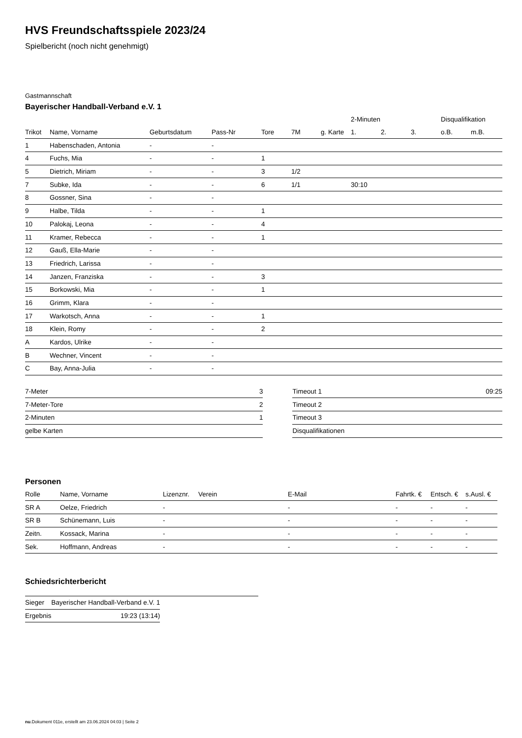HVS Freundschaftsspiele 2023/24
Spielbericht (noch nicht genehmigt)
Gastmannschaft
Bayerischer Handball-Verband e.V. 1
| | | | | | | | 2-Minuten | | | Disqualifikation | |
| --- | --- | --- | --- | --- | --- | --- | --- | --- | --- | --- | --- |
| Trikot | Name, Vorname | Geburtsdatum | Pass-Nr | Tore | 7M | g. Karte | 1. | 2. | 3. | o.B. | m.B. |
| 1 | Habenschaden, Antonia | - | - | | | | | | | | |
| 4 | Fuchs, Mia | - | - | 1 | | | | | | | |
| 5 | Dietrich, Miriam | - | - | 3 | 1/2 | | | | | | |
| 7 | Subke, Ida | - | - | 6 | 1/1 | | 30:10 | | | | |
| 8 | Gossner, Sina | - | - | | | | | | | | |
| 9 | Halbe, Tilda | - | - | 1 | | | | | | | |
| 10 | Palokaj, Leona | - | - | 4 | | | | | | | |
| 11 | Kramer, Rebecca | - | - | 1 | | | | | | | |
| 12 | Gauß, Ella-Marie | - | - | | | | | | | | |
| 13 | Friedrich, Larissa | - | - | | | | | | | | |
| 14 | Janzen, Franziska | - | - | 3 | | | | | | | |
| 15 | Borkowski, Mia | - | - | 1 | | | | | | | |
| 16 | Grimm, Klara | - | - | | | | | | | | |
| 17 | Warkotsch, Anna | - | - | 1 | | | | | | | |
| 18 | Klein, Romy | - | - | 2 | | | | | | | |
| A | Kardos, Ulrike | - | - | | | | | | | | |
| B | Wechner, Vincent | - | - | | | | | | | | |
| C | Bay, Anna-Julia | - | - | | | | | | | | |
| 7-Meter | 3 |
| 7-Meter-Tore | 2 |
| 2-Minuten | 1 |
| gelbe Karten | |
| Timeout 1 | 09:25 |
| Timeout 2 | |
| Timeout 3 | |
| Disqualifikationen | |
Personen
| Rolle | Name, Vorname | Lizenznr. | Verein | E-Mail | Fahrtk. € | Entsch. € | s.Ausl. € |
| --- | --- | --- | --- | --- | --- | --- | --- |
| SR A | Oelze, Friedrich | - | | - | - | - | - |
| SR B | Schünemann, Luis | - | | - | - | - | - |
| Zeitn. | Kossack, Marina | - | | - | - | - | - |
| Sek. | Hoffmann, Andreas | - | | - | - | - | - |
Schiedsrichterbericht
| Sieger | Bayerischer Handball-Verband e.V. 1 |
| Ergebnis | 19:23 (13:14) |
nu.Dokument 011e, erstellt am 23.06.2024 04:03 | Seite 2